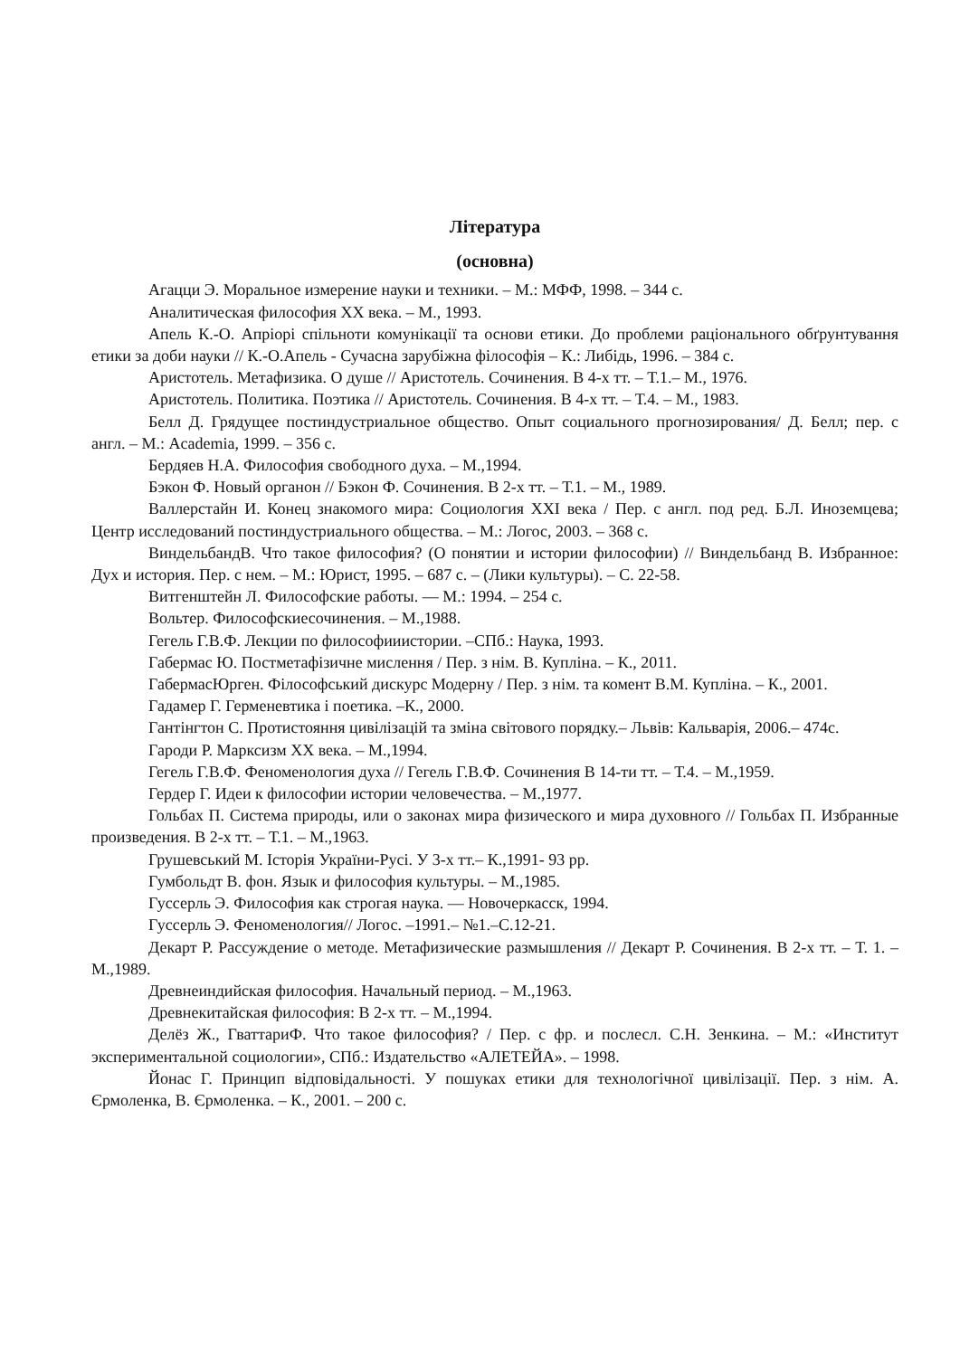Література
(основна)
Агацци Э. Моральное измерение науки и техники. – М.: МФФ, 1998. – 344 с.
Аналитическая философия ХХ века. – М., 1993.
Апель К.-О. Апріорі спільноти комунікації та основи етики. До проблеми раціонального обґрунтування етики за доби науки // К.-О.Апель - Сучасна зарубіжна філософія – К.: Либідь, 1996. – 384 с.
Аристотель. Метафизика. О душе // Аристотель. Сочинения. В 4-х тт. – Т.1.– М., 1976.
Аристотель. Политика. Поэтика // Аристотель. Сочинения. В 4-х тт. – Т.4. – М., 1983.
Белл Д. Грядущее постиндустриальное общество. Опыт социального прогнозирования/ Д. Белл; пер. с англ. – М.: Academia, 1999. – 356 с.
Бердяев Н.А. Философия свободного духа. – М.,1994.
Бэкон Ф. Новый органон // Бэкон Ф. Сочинения. В 2-х тт. – Т.1. – М., 1989.
Валлерстайн И. Конец знакомого мира: Социология XXI века / Пер. с англ. под ред. Б.Л. Иноземцева; Центр исследований постиндустриального общества. – М.: Логос, 2003. – 368 с.
ВиндельбандВ. Что такое философия? (О понятии и истории философии) // Виндельбанд В. Избранное: Дух и история. Пер. с нем. – М.: Юрист, 1995. – 687 с. – (Лики культуры). – С. 22-58.
Витгенштейн Л. Философские работы. — М.: 1994. – 254 с.
Вольтер. Философскиесочинения. – М.,1988.
Гегель Г.В.Ф. Лекции по философииистории. –СПб.: Наука, 1993.
Габермас Ю. Постметафізичне мислення / Пер. з нім. В. Купліна. – К., 2011.
ГабермасЮрген. Філософський дискурс Модерну / Пер. з нім. та комент В.М. Купліна. – К., 2001.
Гадамер Г. Герменевтика і поетика. –К., 2000.
Гантінгтон С. Протистояння цивілізацій та зміна світового порядку.– Львів: Кальварія, 2006.– 474с.
Гароди Р. Марксизм ХХ века. – М.,1994.
Гегель Г.В.Ф. Феноменология духа // Гегель Г.В.Ф. Сочинения В 14-ти тт. – Т.4. – М.,1959.
Гердер Г. Идеи к философии истории человечества. – М.,1977.
Гольбах П. Система природы, или о законах мира физического и мира духовного // Гольбах П. Избранные произведения. В 2-х тт. – Т.1. – М.,1963.
Грушевський М. Історія України-Русі. У 3-х тт.– К.,1991- 93 рр.
Гумбольдт В. фон. Язык и философия культуры. – М.,1985.
Гуссерль Э. Философия как строгая наука. — Новочеркасск, 1994.
Гуссерль Э. Феноменология// Логос. –1991.– №1.–С.12-21.
Декарт Р. Рассуждение о методе. Метафизические размышления // Декарт Р. Сочинения. В 2-х тт. – Т. 1. – М.,1989.
Древнеиндийская философия. Начальный период. – М.,1963.
Древнекитайская философия: В 2-х тт. – М.,1994.
Делёз Ж., ГваттариФ. Что такое философия? / Пер. с фр. и послесл. С.Н. Зенкина. – М.: «Институт экспериментальной социологии», СПб.: Издательство «АЛЕТЕЙА». – 1998.
Йонас Г. Принцип відповідальності. У пошуках етики для технологічної цивілізації. Пер. з нім. А. Єрмоленка, В. Єрмоленка. – К., 2001. – 200 с.